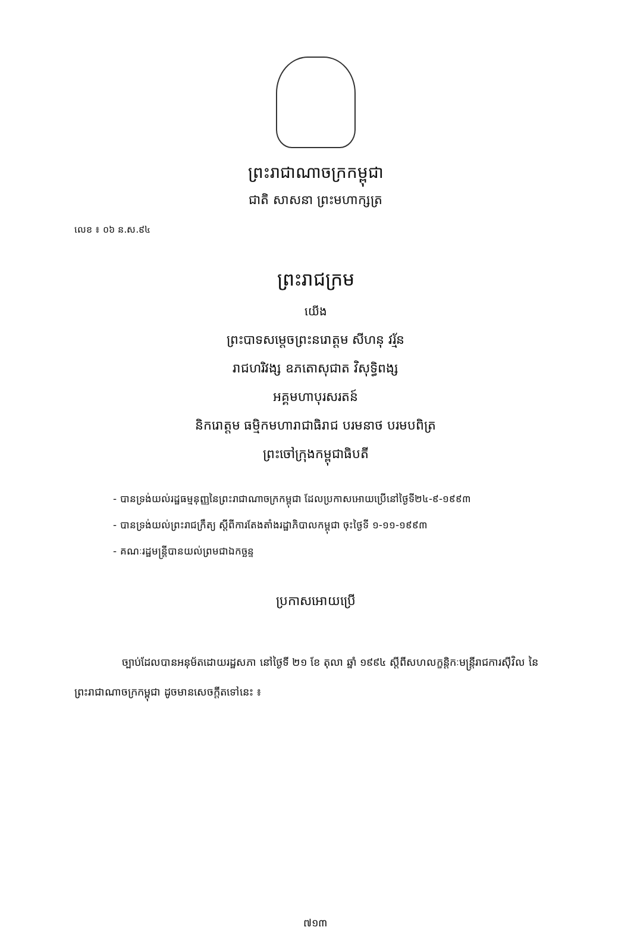ព្រះរាជាណាចក្រកម្ពុជា
ជាតិ សាសនា ព្រះមហាក្សត្រ
លេខ ៖ ០៦ ន.ស.៩៤
ព្រះរាជក្រម
យើង
ព្រះបាទសម្តេចព្រះនរោត្តម សីហនុ វរ្ម័ន
រាជហរិវង្ស ឧភតោសុជាត វិសុទ្ធិពង្ស
អគ្គមហាបុរសរតន៍
និករោត្តម ធម្មិកមហារាជាធិរាជ បរមនាថ បរមបពិត្រ
ព្រះចៅក្រុងកម្ពុជាធិបតី
- បានទ្រង់យល់រដ្ឋធម្មនុញ្ញនៃព្រះរាជាណាចក្រកម្ពុជា ដែលប្រកាសអោយប្រើនៅថ្ងៃទី២៤-៩-១៩៩៣
- បានទ្រង់យល់ព្រះរាជក្រឹត្យ ស្តីពីការតែងតាំងរដ្ឋាភិបាលកម្ពុជា ចុះថ្ងៃទី ១-១១-១៩៩៣
- គណៈរដ្ឋមន្ត្រីបានយល់ព្រមជាឯកច្ឆន្ទ
ប្រកាសអោយប្រើ
ច្បាប់ដែលបានអនុម័តដោយរដ្ឋសភា នៅថ្ងៃទី ២១ ខែ តុលា ឆ្នាំ ១៩៩៤ ស្តីពីសហលក្ខន្តិកៈមន្ត្រីរាជការស៊ីវិល នៃ ព្រះរាជាណាចក្រកម្ពុជា ដូចមានសេចក្តីតទៅនេះ ៖
៧១៣